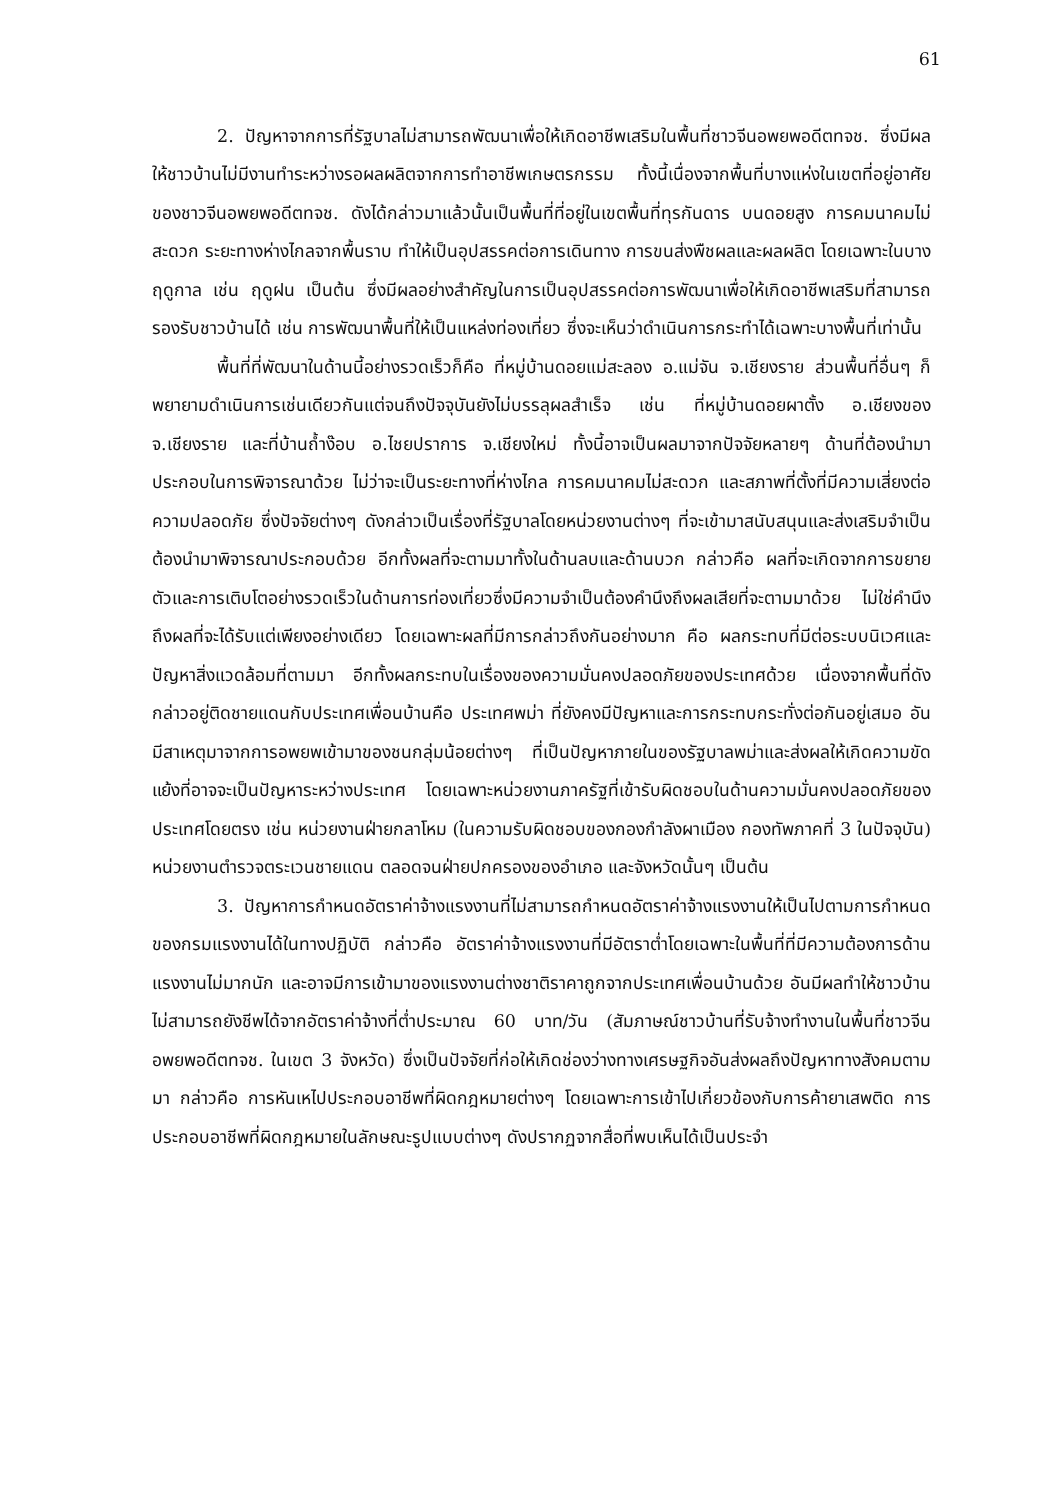61
2. ปัญหาจากการที่รัฐบาลไม่สามารถพัฒนาเพื่อให้เกิดอาชีพเสริมในพื้นที่ชาวจีนอพยพอดีตทจช. ซึ่งมีผลให้ชาวบ้านไม่มีงานทำระหว่างรอผลผลิตจากการทำอาชีพเกษตรกรรม ทั้งนี้เนื่องจากพื้นที่บางแห่งในเขตที่อยู่อาศัยของชาวจีนอพยพอดีตทจช. ดังได้กล่าวมาแล้วนั้นเป็นพื้นที่ที่อยู่ในเขตพื้นที่ทุรกันดาร บนดอยสูง การคมนาคมไม่สะดวก ระยะทางห่างไกลจากพื้นราบ ทำให้เป็นอุปสรรคต่อการเดินทาง การขนส่งพืชผลและผลผลิต โดยเฉพาะในบางฤดูกาล เช่น ฤดูฝน เป็นต้น ซึ่งมีผลอย่างสำคัญในการเป็นอุปสรรคต่อการพัฒนาเพื่อให้เกิดอาชีพเสริมที่สามารถรองรับชาวบ้านได้ เช่น การพัฒนาพื้นที่ให้เป็นแหล่งท่องเที่ยว ซึ่งจะเห็นว่าดำเนินการกระทำได้เฉพาะบางพื้นที่เท่านั้น
พื้นที่ที่พัฒนาในด้านนี้อย่างรวดเร็วก็คือ ที่หมู่บ้านดอยแม่สะลอง อ.แม่จัน จ.เชียงราย ส่วนพื้นที่อื่นๆ ก็พยายามดำเนินการเช่นเดียวกันแต่จนถึงปัจจุบันยังไม่บรรลุผลสำเร็จ เช่น ที่หมู่บ้านดอยผาตั้ง อ.เชียงของ จ.เชียงราย และที่บ้านถ้ำง๊อบ อ.ไชยปราการ จ.เชียงใหม่ ทั้งนี้อาจเป็นผลมาจากปัจจัยหลายๆ ด้านที่ต้องนำมาประกอบในการพิจารณาด้วย ไม่ว่าจะเป็นระยะทางที่ห่างไกล การคมนาคมไม่สะดวก และสภาพที่ตั้งที่มีความเสี่ยงต่อความปลอดภัย ซึ่งปัจจัยต่างๆ ดังกล่าวเป็นเรื่องที่รัฐบาลโดยหน่วยงานต่างๆ ที่จะเข้ามาสนับสนุนและส่งเสริมจำเป็นต้องนำมาพิจารณาประกอบด้วย อีกทั้งผลที่จะตามมาทั้งในด้านลบและด้านบวก กล่าวคือ ผลที่จะเกิดจากการขยายตัวและการเติบโตอย่างรวดเร็วในด้านการท่องเที่ยวซึ่งมีความจำเป็นต้องคำนึงถึงผลเสียที่จะตามมาด้วย ไม่ใช่คำนึงถึงผลที่จะได้รับแต่เพียงอย่างเดียว โดยเฉพาะผลที่มีการกล่าวถึงกันอย่างมาก คือ ผลกระทบที่มีต่อระบบนิเวศและปัญหาสิ่งแวดล้อมที่ตามมา อีกทั้งผลกระทบในเรื่องของความมั่นคงปลอดภัยของประเทศด้วย เนื่องจากพื้นที่ดังกล่าวอยู่ติดชายแดนกับประเทศเพื่อนบ้านคือ ประเทศพม่า ที่ยังคงมีปัญหาและการกระทบกระทั่งต่อกันอยู่เสมอ อันมีสาเหตุมาจากการอพยพเข้ามาของชนกลุ่มน้อยต่างๆ ที่เป็นปัญหาภายในของรัฐบาลพม่าและส่งผลให้เกิดความขัดแย้งที่อาจจะเป็นปัญหาระหว่างประเทศ โดยเฉพาะหน่วยงานภาครัฐที่เข้ารับผิดชอบในด้านความมั่นคงปลอดภัยของประเทศโดยตรง เช่น หน่วยงานฝ่ายกลาโหม (ในความรับผิดชอบของกองกำลังผาเมือง กองทัพภาคที่ 3 ในปัจจุบัน) หน่วยงานตำรวจตระเวนชายแดน ตลอดจนฝ่ายปกครองของอำเภอ และจังหวัดนั้นๆ เป็นต้น
3. ปัญหาการกำหนดอัตราค่าจ้างแรงงานที่ไม่สามารถกำหนดอัตราค่าจ้างแรงงานให้เป็นไปตามการกำหนดของกรมแรงงานได้ในทางปฏิบัติ กล่าวคือ อัตราค่าจ้างแรงงานที่มีอัตราต่ำโดยเฉพาะในพื้นที่ที่มีความต้องการด้านแรงงานไม่มากนัก และอาจมีการเข้ามาของแรงงานต่างชาติราคาถูกจากประเทศเพื่อนบ้านด้วย อันมีผลทำให้ชาวบ้านไม่สามารถยังชีพได้จากอัตราค่าจ้างที่ต่ำประมาณ 60 บาท/วัน (สัมภาษณ์ชาวบ้านที่รับจ้างทำงานในพื้นที่ชาวจีนอพยพอดีตทจช. ในเขต 3 จังหวัด) ซึ่งเป็นปัจจัยที่ก่อให้เกิดช่องว่างทางเศรษฐกิจอันส่งผลถึงปัญหาทางสังคมตามมา กล่าวคือ การหันเหไปประกอบอาชีพที่ผิดกฎหมายต่างๆ โดยเฉพาะการเข้าไปเกี่ยวข้องกับการค้ายาเสพติด การประกอบอาชีพที่ผิดกฎหมายในลักษณะรูปแบบต่างๆ ดังปรากฏจากสื่อที่พบเห็นได้เป็นประจำ